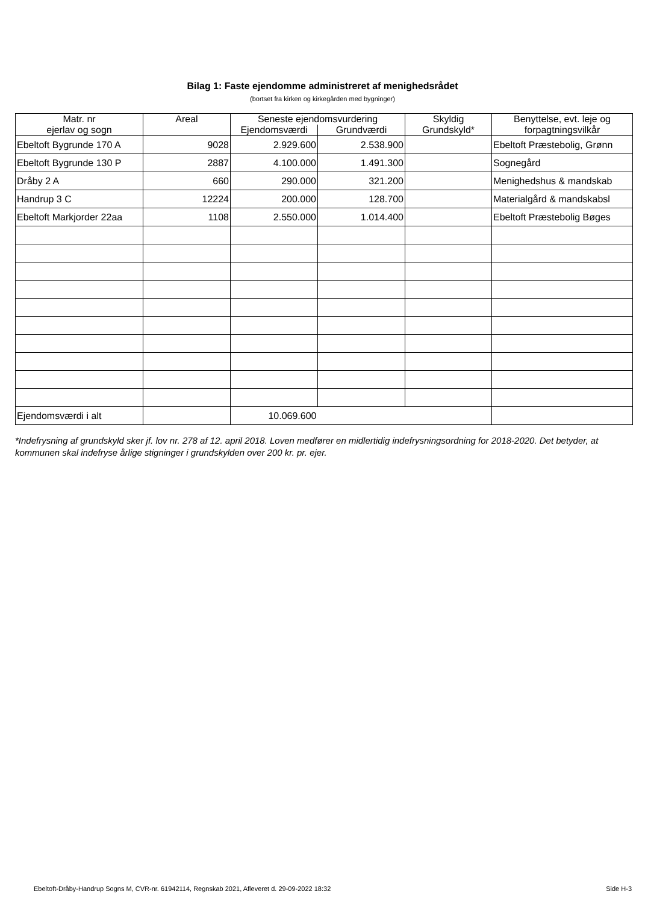Bilag 1: Faste ejendomme administreret af menighedsrådet
(bortset fra kirken og kirkegården med bygninger)
| Matr. nr ejerlav og sogn | Areal | Seneste ejendomsvurdering | | Skyldig Grundskyld* | Benyttelse, evt. leje og forpagtningsvilkår |
| --- | --- | --- | --- | --- | --- |
| | | Ejendomsværdi | Grundværdi | | |
| Ebeltoft Bygrunde 170 A | 9028 | 2.929.600 | 2.538.900 | | Ebeltoft Præstebolig, Grønn |
| Ebeltoft Bygrunde 130 P | 2887 | 4.100.000 | 1.491.300 | | Sognegård |
| Dråby 2 A | 660 | 290.000 | 321.200 | | Menighedshus & mandskab |
| Handrup 3 C | 12224 | 200.000 | 128.700 | | Materialgård & mandskabsl |
| Ebeltoft Markjorder 22aa | 1108 | 2.550.000 | 1.014.400 | | Ebeltoft Præstebolig Bøges |
| Ejendomsværdi i alt | | 10.069.600 | | | |
*Indefrysning af grundskyld sker jf. lov nr. 278 af 12. april 2018. Loven medfører en midlertidig indefrysningsordning for 2018-2020. Det betyder, at kommunen skal indefryse årlige stigninger i grundskylden over 200 kr. pr. ejer.
Ebeltoft-Dråby-Handrup Sogns M, CVR-nr. 61942114, Regnskab 2021, Afleveret d. 29-09-2022 18:32 Side H-3